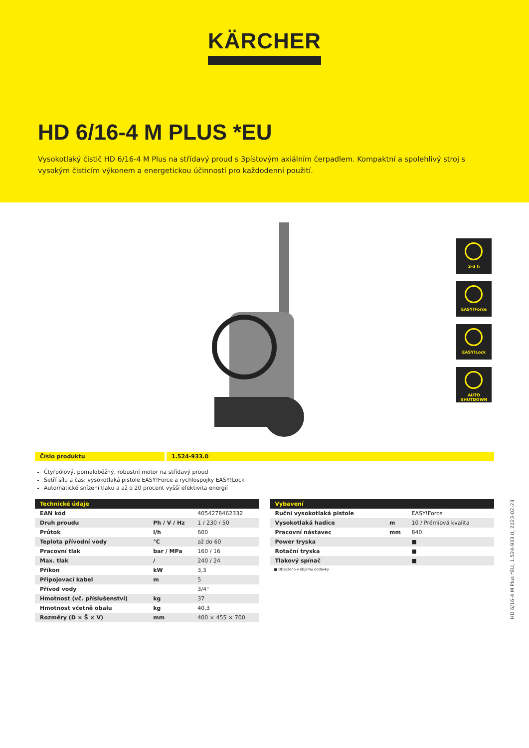KÄRCHER
HD 6/16-4 M PLUS *EU
Vysokotlaký čistič HD 6/16-4 M Plus na střídavý proud s 3pístovým axiálním čerpadlem. Kompaktní a spolehlivý stroj s vysokým čisticím výkonem a energetickou účinností pro každodenní použití.
2–3 h
EASY!Force
EASY!Lock
AUTO SHUTDOWN
Číslo produktu 1.524-933.0
Čtyřpólový, pomaloběžný, robustní motor na střídavý proud
Šetří sílu a čas: vysokotlaká pistole EASY!Force a rychlospojky EASY!Lock
Automatické snížení tlaku a až o 20 procent vyšší efektivita energií
| Technické údaje | | |
| --- | --- | --- |
| EAN kód | | 4054278462332 |
| Druh proudu | Ph / V / Hz | 1 / 230 / 50 |
| Průtok | l/h | 600 |
| Teplota přívodní vody | °C | až do 60 |
| Pracovní tlak | bar / MPa | 160 / 16 |
| Max. tlak | / | 240 / 24 |
| Příkon | kW | 3,3 |
| Připojovací kabel | m | 5 |
| Přívod vody | | 3/4" |
| Hmotnost (vč. příslušenství) | kg | 37 |
| Hmotnost včetně obalu | kg | 40,3 |
| Rozměry (D × Š × V) | mm | 400 × 455 × 700 |
| Vybavení | | |
| --- | --- | --- |
| Ruční vysokotlaká pistole | | EASY!Force |
| Vysokotlaká hadice | m | 10 / Prémiová kvalita |
| Pracovní nástavec | mm | 840 |
| Power tryska | | ■ |
| Rotační tryska | | ■ |
| Tlakový spínač | | ■ |
■ Obsaženo v objemu dodávky.
HD 6/16-4 M Plus *EU, 1.524-933.0, 2023-02-23